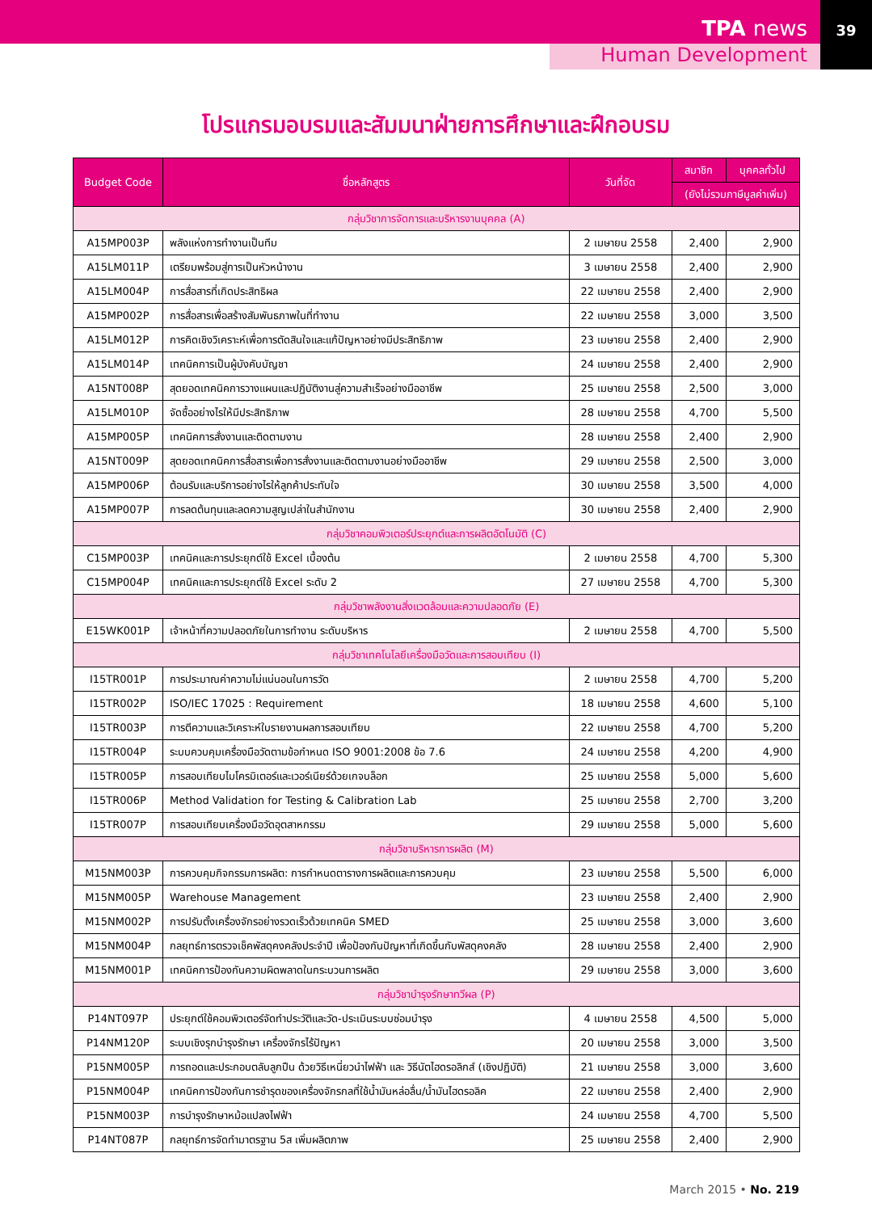TPA news
39
Human Development
โปรแกรมอบรมและสัมมนาฝ่ายการศึกษาและฝึกอบรม
| Budget Code | ชื่อหลักสูตร | วันที่จัด | สมาชิก | บุคคลทั่วไป |
| --- | --- | --- | --- | --- |
| | | | (ยังไม่รวมภาษีมูลค่าเพิ่ม) | |
| กลุ่มวิชาการจัดการและบริหารงานบุคคล (A) | | | | |
| A15MP003P | พลังแห่งการทำงานเป็นทีม | 2 เมษายน 2558 | 2,400 | 2,900 |
| A15LM011P | เตรียมพร้อมสู่การเป็นหัวหน้างาน | 3 เมษายน 2558 | 2,400 | 2,900 |
| A15LM004P | การสื่อสารที่เกิดประสิทธิผล | 22 เมษายน 2558 | 2,400 | 2,900 |
| A15MP002P | การสื่อสารเพื่อสร้างสัมพันธภาพในที่ทำงาน | 22 เมษายน 2558 | 3,000 | 3,500 |
| A15LM012P | การคิดเชิงวิเคราะห์เพื่อการตัดสินใจและแก้ปัญหาอย่างมีประสิทธิภาพ | 23 เมษายน 2558 | 2,400 | 2,900 |
| A15LM014P | เทคนิคการเป็นผู้บังคับบัญชา | 24 เมษายน 2558 | 2,400 | 2,900 |
| A15NT008P | สุดยอดเทคนิคการวางแผนและปฏิบัติงานสู่ความสำเร็จอย่างมืออาชีพ | 25 เมษายน 2558 | 2,500 | 3,000 |
| A15LM010P | จัดซื้ออย่างไรให้มีประสิทธิภาพ | 28 เมษายน 2558 | 4,700 | 5,500 |
| A15MP005P | เทคนิคการสั่งงานและติดตามงาน | 28 เมษายน 2558 | 2,400 | 2,900 |
| A15NT009P | สุดยอดเทคนิคการสื่อสารเพื่อการสั่งงานและติดตามงานอย่างมืออาชีพ | 29 เมษายน 2558 | 2,500 | 3,000 |
| A15MP006P | ต้อนรับและบริการอย่างไรให้ลูกค้าประทับใจ | 30 เมษายน 2558 | 3,500 | 4,000 |
| A15MP007P | การลดต้นทุนและลดความสูญเปล่าในสำนักงาน | 30 เมษายน 2558 | 2,400 | 2,900 |
| กลุ่มวิชาคอมพิวเตอร์ประยุกต์และการผลิตอัตโนมัติ (C) | | | | |
| C15MP003P | เทคนิคและการประยุกต์ใช้ Excel เบื้องต้น | 2 เมษายน 2558 | 4,700 | 5,300 |
| C15MP004P | เทคนิคและการประยุกต์ใช้ Excel ระดับ 2 | 27 เมษายน 2558 | 4,700 | 5,300 |
| กลุ่มวิชาพลังงานสิ่งแวดล้อมและความปลอดภัย (E) | | | | |
| E15WK001P | เจ้าหน้าที่ความปลอดภัยในการทำงาน ระดับบริหาร | 2 เมษายน 2558 | 4,700 | 5,500 |
| กลุ่มวิชาเทคโนโลยีเครื่องมือวัดและการสอบเทียบ (I) | | | | |
| I15TR001P | การประมาณค่าความไม่แน่นอนในการวัด | 2 เมษายน 2558 | 4,700 | 5,200 |
| I15TR002P | ISO/IEC 17025 : Requirement | 18 เมษายน 2558 | 4,600 | 5,100 |
| I15TR003P | การตีความและวิเคราะห์ใบรายงานผลการสอบเทียบ | 22 เมษายน 2558 | 4,700 | 5,200 |
| I15TR004P | ระบบควบคุมเครื่องมือวัดตามข้อกำหนด ISO 9001:2008 ข้อ 7.6 | 24 เมษายน 2558 | 4,200 | 4,900 |
| I15TR005P | การสอบเทียบไมโครมิเตอร์และเวอร์เนียร์ด้วยเกจบล็อก | 25 เมษายน 2558 | 5,000 | 5,600 |
| I15TR006P | Method Validation for Testing & Calibration Lab | 25 เมษายน 2558 | 2,700 | 3,200 |
| I15TR007P | การสอบเทียบเครื่องมือวัดอุตสาหกรรม | 29 เมษายน 2558 | 5,000 | 5,600 |
| กลุ่มวิชาบริหารการผลิต (M) | | | | |
| M15NM003P | การควบคุมกิจกรรมการผลิต: การกำหนดตารางการผลิตและการควบคุม | 23 เมษายน 2558 | 5,500 | 6,000 |
| M15NM005P | Warehouse Management | 23 เมษายน 2558 | 2,400 | 2,900 |
| M15NM002P | การปรับตั้งเครื่องจักรอย่างรวดเร็วด้วยเทคนิค SMED | 25 เมษายน 2558 | 3,000 | 3,600 |
| M15NM004P | กลยุทธ์การตรวจเช็คพัสดุคงคลังประจำปี เพื่อป้องกันปัญหาที่เกิดขึ้นกับพัสดุคงคลัง | 28 เมษายน 2558 | 2,400 | 2,900 |
| M15NM001P | เทคนิคการป้องกันความผิดพลาดในกระบวนการผลิต | 29 เมษายน 2558 | 3,000 | 3,600 |
| กลุ่มวิชาบำรุงรักษาทวีผล (P) | | | | |
| P14NT097P | ประยุกต์ใช้คอมพิวเตอร์จัดทำประวัติและวัด-ประเมินระบบซ่อมบำรุง | 4 เมษายน 2558 | 4,500 | 5,000 |
| P14NM120P | ระบบเชิงรุกบำรุงรักษา เครื่องจักรไร้ปัญหา | 20 เมษายน 2558 | 3,000 | 3,500 |
| P15NM005P | การถอดและประกอบตลับลูกปืน ด้วยวิธีเหนี่ยวนำไฟฟ้า และ วิธีนัตไฮดรอลิกส์ (เชิงปฏิบัติ) | 21 เมษายน 2558 | 3,000 | 3,600 |
| P15NM004P | เทคนิคการป้องกันการชำรุดของเครื่องจักรกลที่ใช้น้ำมันหล่อลื่น/น้ำมันไฮดรอลิค | 22 เมษายน 2558 | 2,400 | 2,900 |
| P15NM003P | การบำรุงรักษาหม้อแปลงไฟฟ้า | 24 เมษายน 2558 | 4,700 | 5,500 |
| P14NT087P | กลยุทธ์การจัดทำมาตรฐาน 5ส เพิ่มผลิตภาพ | 25 เมษายน 2558 | 2,400 | 2,900 |
March 2015 • No. 219